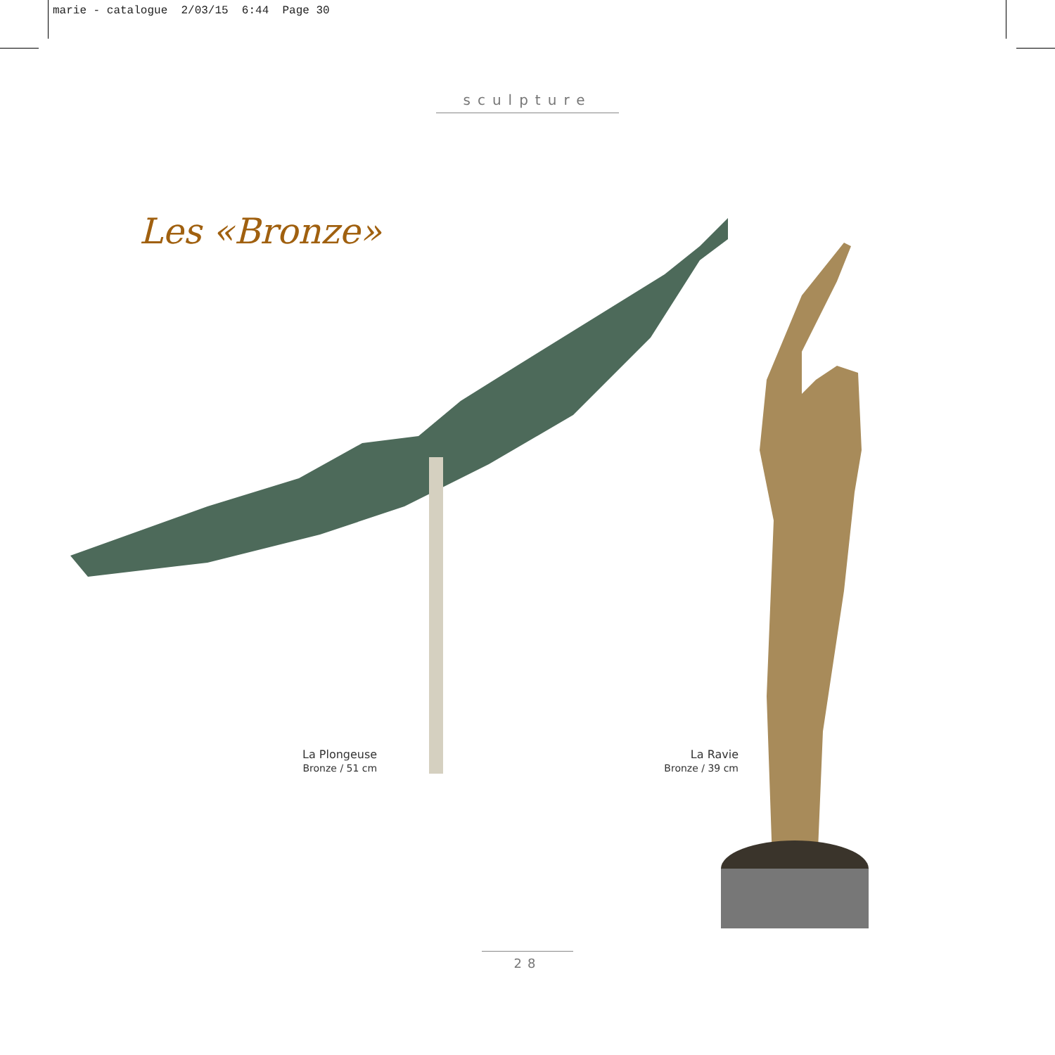marie - catalogue 2/03/15 6:44 Page 30
sculpture
Les «Bronze»
La Plongeuse
Bronze / 51 cm
La Ravie
Bronze / 39 cm
28